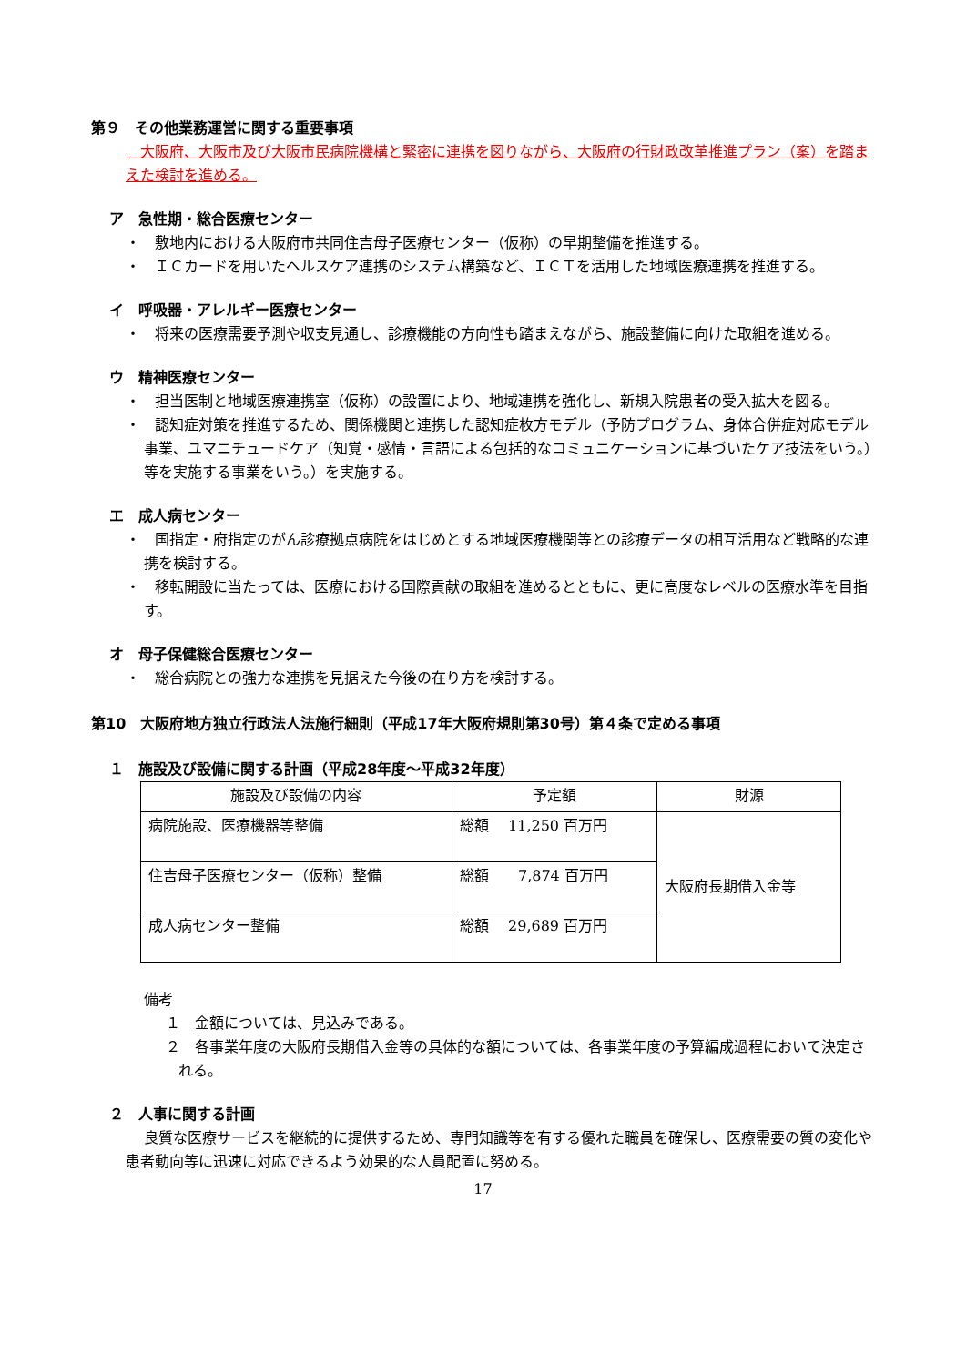第９　その他業務運営に関する重要事項
　大阪府、大阪市及び大阪市民病院機構と緊密に連携を図りながら、大阪府の行財政改革推進プラン（案）を踏まえた検討を進める。
ア　急性期・総合医療センター
・　敷地内における大阪府市共同住吉母子医療センター（仮称）の早期整備を推進する。
・　ＩＣカードを用いたヘルスケア連携のシステム構築など、ＩＣＴを活用した地域医療連携を推進する。
イ　呼吸器・アレルギー医療センター
・　将来の医療需要予測や収支見通し、診療機能の方向性も踏まえながら、施設整備に向けた取組を進める。
ウ　精神医療センター
・　担当医制と地域医療連携室（仮称）の設置により、地域連携を強化し、新規入院患者の受入拡大を図る。
・　認知症対策を推進するため、関係機関と連携した認知症枚方モデル（予防プログラム、身体合併症対応モデル事業、ユマニチュードケア（知覚・感情・言語による包括的なコミュニケーションに基づいたケア技法をいう。）等を実施する事業をいう。）を実施する。
エ　成人病センター
・　国指定・府指定のがん診療拠点病院をはじめとする地域医療機関等との診療データの相互活用など戦略的な連携を検討する。
・　移転開設に当たっては、医療における国際貢献の取組を進めるとともに、更に高度なレベルの医療水準を目指す。
オ　母子保健総合医療センター
・　総合病院との強力な連携を見据えた今後の在り方を検討する。
第10　大阪府地方独立行政法人法施行細則（平成17年大阪府規則第30号）第４条で定める事項
１　施設及び設備に関する計画（平成28年度～平成32年度）
| 施設及び設備の内容 | 予定額 | 財源 |
| --- | --- | --- |
| 病院施設、医療機器等整備 | 総額 11,250 百万円 | 大阪府長期借入金等 |
| 住吉母子医療センター（仮称）整備 | 総額 7,874 百万円 | |
| 成人病センター整備 | 総額 29,689 百万円 | |
備考
１　金額については、見込みである。
２　各事業年度の大阪府長期借入金等の具体的な額については、各事業年度の予算編成過程において決定される。
２　人事に関する計画
良質な医療サービスを継続的に提供するため、専門知識等を有する優れた職員を確保し、医療需要の質の変化や患者動向等に迅速に対応できるよう効果的な人員配置に努める。
17